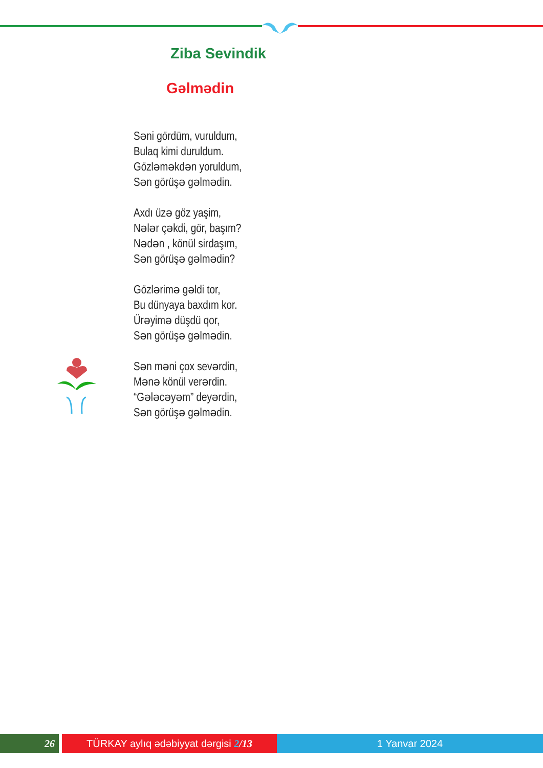Ziba Sevindik
Gəlmədin
Səni gördüm, vuruldum,
Bulaq kimi duruldum.
Gözləməkdən yoruldum,
Sən görüşə gəlmədin.
Axdı üzə göz yaşim,
Nələr çəkdi, gör, başım?
Nədən , könül sirdaşım,
Sən görüşə gəlmədin?
Gözlərimə gəldi tor,
Bu dünyaya baxdım kor.
Ürəyimə düşdü qor,
Sən görüşə gəlmədin.
Sən məni çox sevərdin,
Mənə könül verərdin.
“Gələcəyəm” deyərdin,
Sən görüşə gəlmədin.
26 TÜRKAY aylıq ədəbiyyat dərgisi 2/13
1 Yanvar 2024